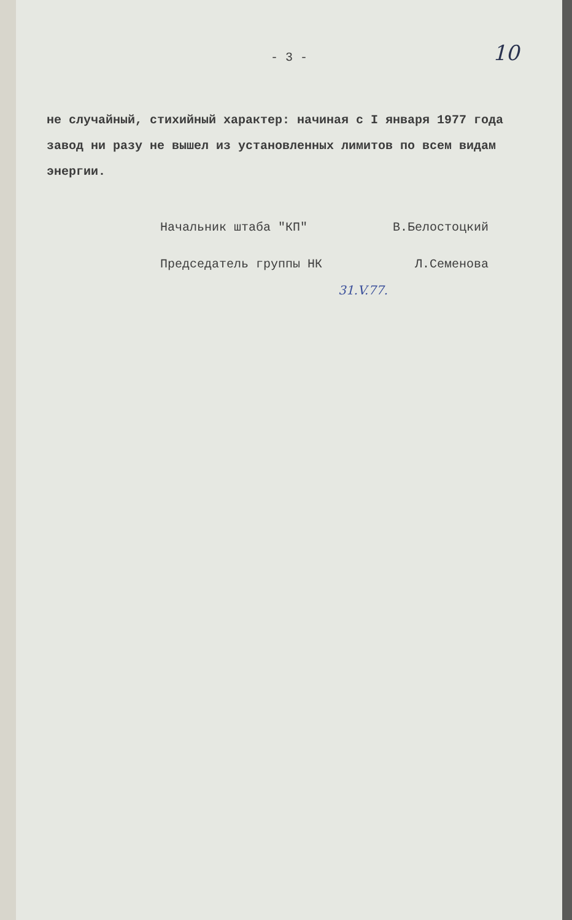- 3 - 10
не случайный, стихийный характер: начиная с I января 1977 года завод ни разу не вышел из установленных лимитов по всем видам энергии.
Начальник штаба "КП" В.Белостоцкий
Председатель группы НК Л.Семенова
31.V.77.